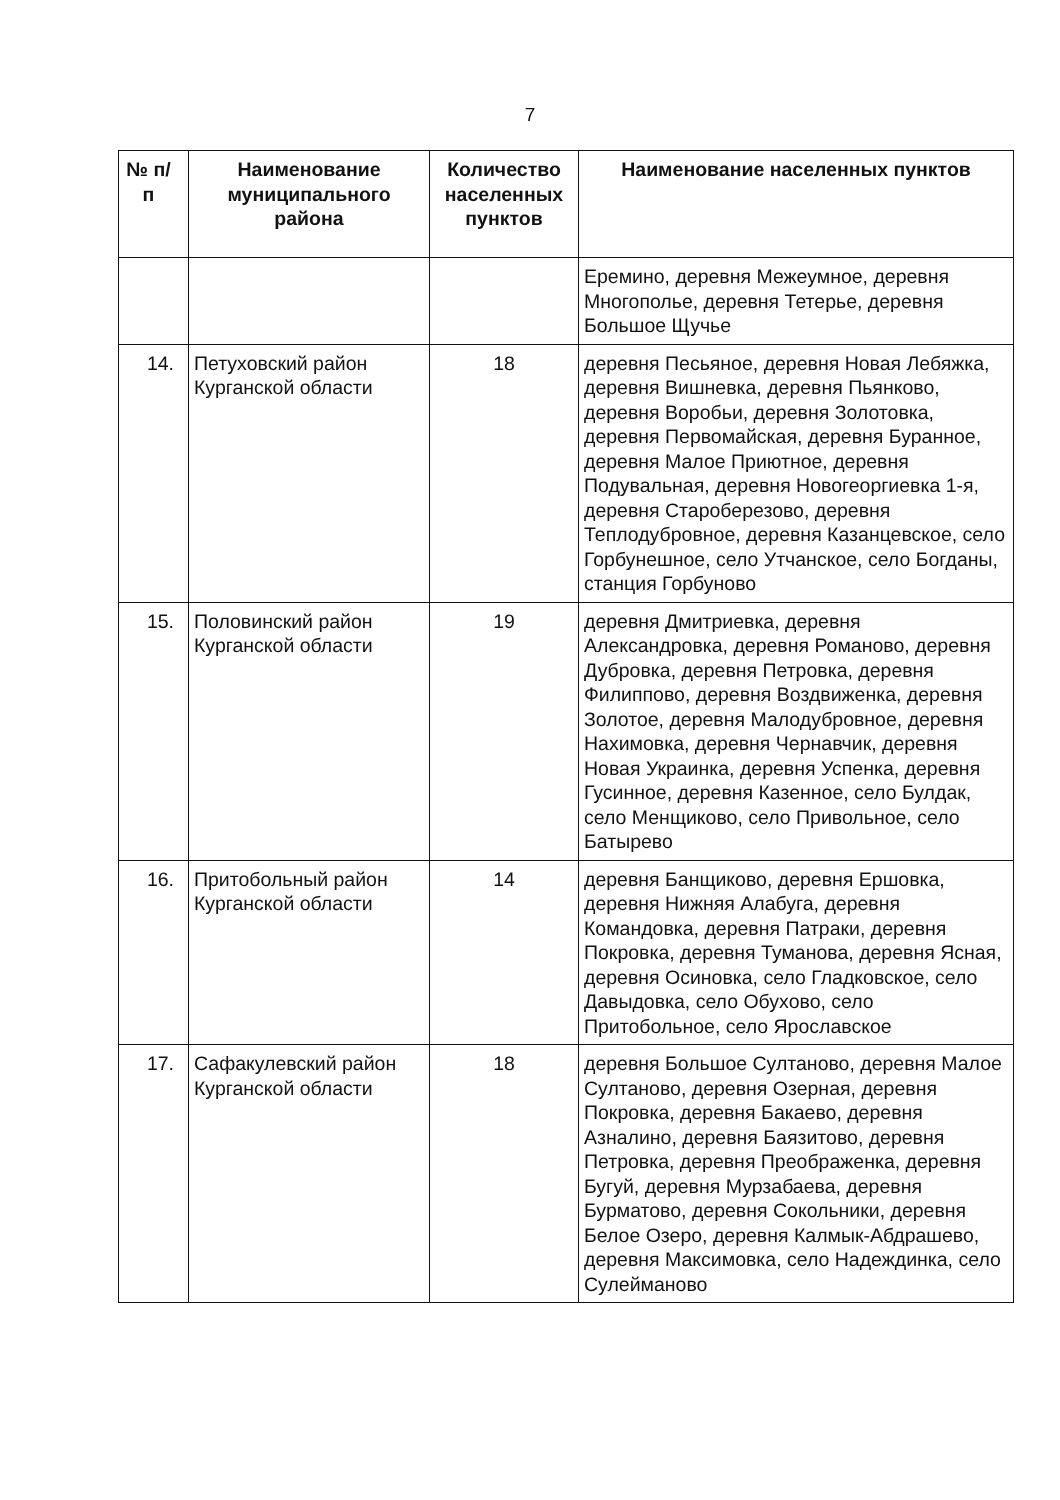7
| № п/п | Наименование муниципального района | Количество населенных пунктов | Наименование населенных пунктов |
| --- | --- | --- | --- |
| | | | Еремино, деревня Межеумное, деревня Многополье, деревня Тетерье, деревня Большое Щучье |
| 14. | Петуховский район Курганской области | 18 | деревня Песьяное, деревня Новая Лебяжка, деревня Вишневка, деревня Пьянково, деревня Воробьи, деревня Золотовка, деревня Первомайская, деревня Буранное, деревня Малое Приютное, деревня Подувальная, деревня Новогеоргиевка 1-я, деревня Староберезово, деревня Теплодубровное, деревня Казанцевское, село Горбунешное, село Утчанское, село Богданы, станция Горбуново |
| 15. | Половинский район Курганской области | 19 | деревня Дмитриевка, деревня Александровка, деревня Романово, деревня Дубровка, деревня Петровка, деревня Филиппово, деревня Воздвиженка, деревня Золотое, деревня Малодубровное, деревня Нахимовка, деревня Чернавчик, деревня Новая Украинка, деревня Успенка, деревня Гусинное, деревня Казенное, село Булдак, село Менщиково, село Привольное, село Батырево |
| 16. | Притобольный район Курганской области | 14 | деревня Банщиково, деревня Ершовка, деревня Нижняя Алабуга, деревня Командовка, деревня Патраки, деревня Покровка, деревня Туманова, деревня Ясная, деревня Осиновка, село Гладковское, село Давыдовка, село Обухово, село Притобольное, село Ярославское |
| 17. | Сафакулевский район Курганской области | 18 | деревня Большое Султаново, деревня Малое Султаново, деревня Озерная, деревня Покровка, деревня Бакаево, деревня Азналино, деревня Баязитово, деревня Петровка, деревня Преображенка, деревня Бугуй, деревня Мурзабаева, деревня Бурматово, деревня Сокольники, деревня Белое Озеро, деревня Калмык-Абдрашево, деревня Максимовка, село Надеждинка, село Сулейманово |